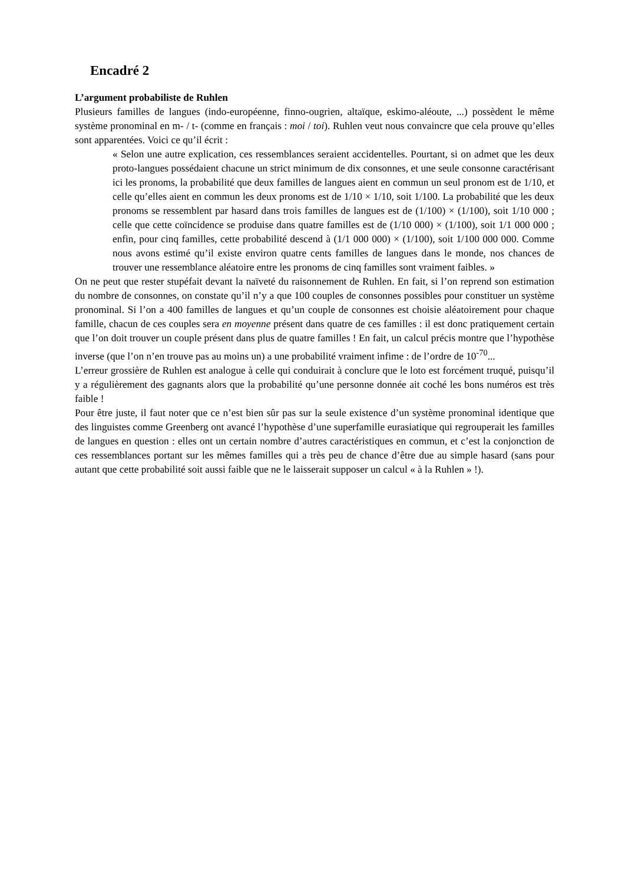Encadré 2
L’argument probabiliste de Ruhlen
Plusieurs familles de langues (indo-européenne, finno-ougrien, altaïque, eskimo-aléoute, ...) possèdent le même système pronominal en m- / t- (comme en français : moi / toi). Ruhlen veut nous convaincre que cela prouve qu’elles sont apparentées. Voici ce qu’il écrit :
« Selon une autre explication, ces ressemblances seraient accidentelles. Pourtant, si on admet que les deux proto-langues possédaient chacune un strict minimum de dix consonnes, et une seule consonne caractérisant ici les pronoms, la probabilité que deux familles de langues aient en commun un seul pronom est de 1/10, et celle qu’elles aient en commun les deux pronoms est de 1/10 × 1/10, soit 1/100. La probabilité que les deux pronoms se ressemblent par hasard dans trois familles de langues est de (1/100) × (1/100), soit 1/10 000 ; celle que cette coïncidence se produise dans quatre familles est de (1/10 000) × (1/100), soit 1/1 000 000 ; enfin, pour cinq familles, cette probabilité descend à (1/1 000 000) × (1/100), soit 1/100 000 000. Comme nous avons estimé qu’il existe environ quatre cents familles de langues dans le monde, nos chances de trouver une ressemblance aléatoire entre les pronoms de cinq familles sont vraiment faibles. »
On ne peut que rester stupéfait devant la naïveté du raisonnement de Ruhlen. En fait, si l’on reprend son estimation du nombre de consonnes, on constate qu’il n’y a que 100 couples de consonnes possibles pour constituer un système pronominal. Si l’on a 400 familles de langues et qu’un couple de consonnes est choisie aléatoirement pour chaque famille, chacun de ces couples sera en moyenne présent dans quatre de ces familles : il est donc pratiquement certain que l’on doit trouver un couple présent dans plus de quatre familles ! En fait, un calcul précis montre que l’hypothèse inverse (que l’on n’en trouve pas au moins un) a une probabilité vraiment infime : de l’ordre de 10<sup>-70</sup>...
L’erreur grossière de Ruhlen est analogue à celle qui conduirait à conclure que le loto est forcément truqué, puisqu’il y a régulièrement des gagnants alors que la probabilité qu’une personne donnée ait coché les bons numéros est très faible !
Pour être juste, il faut noter que ce n’est bien sûr pas sur la seule existence d’un système pronominal identique que des linguistes comme Greenberg ont avancé l’hypothèse d’une superfamille eurasiatique qui regrouperait les familles de langues en question : elles ont un certain nombre d’autres caractéristiques en commun, et c’est la conjonction de ces ressemblances portant sur les mêmes familles qui a très peu de chance d’être due au simple hasard (sans pour autant que cette probabilité soit aussi faible que ne le laisserait supposer un calcul « à la Ruhlen » !).